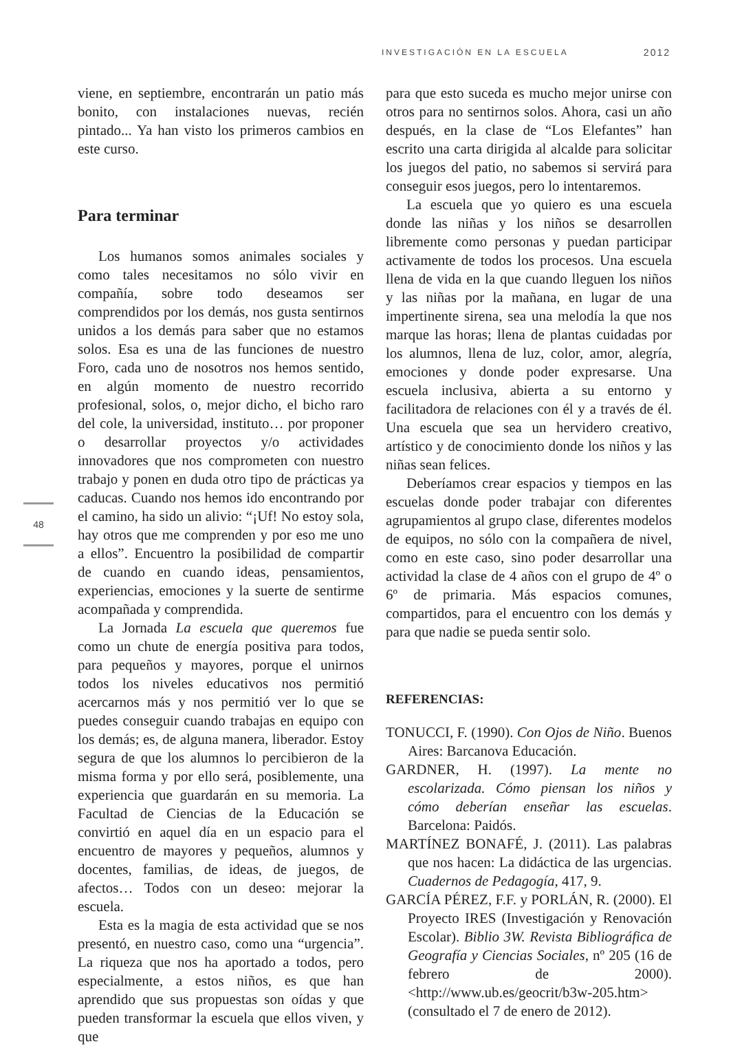INVESTIGACIÓN EN LA ESCUELA 2012
48
viene, en septiembre, encontrarán un patio más bonito, con instalaciones nuevas, recién pintado... Ya han visto los primeros cambios en este curso.
Para terminar
Los humanos somos animales sociales y como tales necesitamos no sólo vivir en compañía, sobre todo deseamos ser comprendidos por los demás, nos gusta sentirnos unidos a los demás para saber que no estamos solos. Esa es una de las funciones de nuestro Foro, cada uno de nosotros nos hemos sentido, en algún momento de nuestro recorrido profesional, solos, o, mejor dicho, el bicho raro del cole, la universidad, instituto… por proponer o desarrollar proyectos y/o actividades innovadores que nos comprometen con nuestro trabajo y ponen en duda otro tipo de prácticas ya caducas. Cuando nos hemos ido encontrando por el camino, ha sido un alivio: “¡Uf! No estoy sola, hay otros que me comprenden y por eso me uno a ellos”. Encuentro la posibilidad de compartir de cuando en cuando ideas, pensamientos, experiencias, emociones y la suerte de sentirme acompañada y comprendida.
La Jornada La escuela que queremos fue como un chute de energía positiva para todos, para pequeños y mayores, porque el unirnos todos los niveles educativos nos permitió acercarnos más y nos permitió ver lo que se puedes conseguir cuando trabajas en equipo con los demás; es, de alguna manera, liberador. Estoy segura de que los alumnos lo percibieron de la misma forma y por ello será, posiblemente, una experiencia que guardarán en su memoria. La Facultad de Ciencias de la Educación se convirtió en aquel día en un espacio para el encuentro de mayores y pequeños, alumnos y docentes, familias, de ideas, de juegos, de afectos… Todos con un deseo: mejorar la escuela.
Esta es la magia de esta actividad que se nos presentó, en nuestro caso, como una “urgencia”. La riqueza que nos ha aportado a todos, pero especialmente, a estos niños, es que han aprendido que sus propuestas son oídas y que pueden transformar la escuela que ellos viven, y que
para que esto suceda es mucho mejor unirse con otros para no sentirnos solos. Ahora, casi un año después, en la clase de “Los Elefantes” han escrito una carta dirigida al alcalde para solicitar los juegos del patio, no sabemos si servirá para conseguir esos juegos, pero lo intentaremos.
La escuela que yo quiero es una escuela donde las niñas y los niños se desarrollen libremente como personas y puedan participar activamente de todos los procesos. Una escuela llena de vida en la que cuando lleguen los niños y las niñas por la mañana, en lugar de una impertinente sirena, sea una melodía la que nos marque las horas; llena de plantas cuidadas por los alumnos, llena de luz, color, amor, alegría, emociones y donde poder expresarse. Una escuela inclusiva, abierta a su entorno y facilitadora de relaciones con él y a través de él. Una escuela que sea un hervidero creativo, artístico y de conocimiento donde los niños y las niñas sean felices.
Deberíamos crear espacios y tiempos en las escuelas donde poder trabajar con diferentes agrupamientos al grupo clase, diferentes modelos de equipos, no sólo con la compañera de nivel, como en este caso, sino poder desarrollar una actividad la clase de 4 años con el grupo de 4º o 6º de primaria. Más espacios comunes, compartidos, para el encuentro con los demás y para que nadie se pueda sentir solo.
REFERENCIAS:
TONUCCI, F. (1990). Con Ojos de Niño. Buenos Aires: Barcanova Educación.
GARDNER, H. (1997). La mente no escolarizada. Cómo piensan los niños y cómo deberían enseñar las escuelas. Barcelona: Paidós.
MARTÍNEZ BONAFÉ, J. (2011). Las palabras que nos hacen: La didáctica de las urgencias. Cuadernos de Pedagogía, 417, 9.
GARCÍA PÉREZ, F.F. y PORLÁN, R. (2000). El Proyecto IRES (Investigación y Renovación Escolar). Biblio 3W. Revista Bibliográfica de Geografía y Ciencias Sociales, nº 205 (16 de febrero de 2000). <http://www.ub.es/geocrit/b3w-205.htm> (consultado el 7 de enero de 2012).